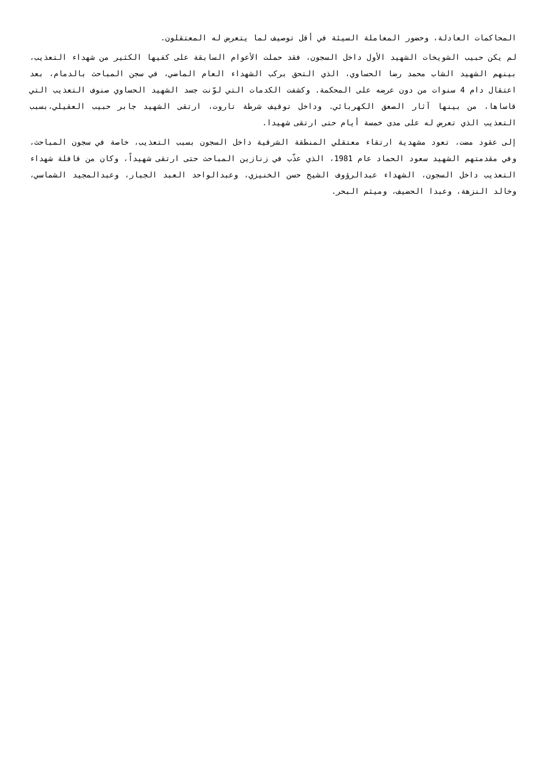المحاكمات العادلة، وحضور المعاملة السيئة في أقل توصيف لما يتعرض له المعتقلون.
لم يكن حبيب الشويخات الشهيد الأول داخل السجون، فقد حملت الأعوام السابقة على كفيها الكثير من شهداء التعذيب، بينهم الشهيد الشاب محمد رضا الحساوي، الذي التحق بركب الشهداء العام الماضي، في سجن المباحث بالدمام، بعد اعتقال دام 4 سنوات من دون عرضه على المحكمة. وكشفت الكدمات التي لوّنت جسد الشهيد الحساوي صنوف التعذيب التي قاساها، من بينها آثار الصعق الكهربائي. وداخل توقيف شرطة تاروت، ارتقى الشهيد جابر حبيب العقيلي،بسبب التعذيب الذي تعرض له على مدى خمسة أيام حتى ارتقى شهيدا.
إلى عقود مضت، تعود مشهدية ارتقاء معتقلي المنطقة الشرقية داخل السجون بسبب التعذيب، خاصة في سجون المباحث، وفي مقدمتهم الشهيد سعود الحماد عام 1981، الذي عذّب في زنازين المباحث حتى ارتقى شهيداً، وكان من قافلة شهداء التعذيب داخل السجون، الشهداء عبدالرؤوف الشيخ حسن الخنيزي، وعبدالواحد العبد الجبار، وعبدالمجيد الشماسي، وخالد النزهة، وعبدا الحضيف، وميثم البحر.